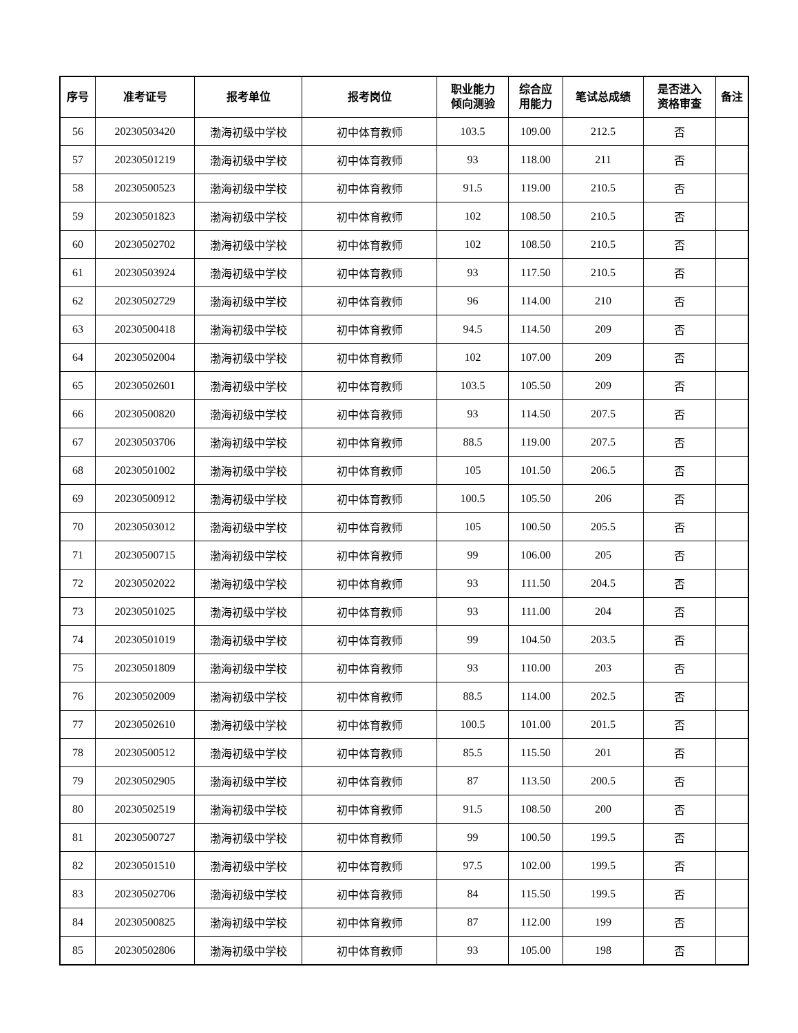| 序号 | 准考证号 | 报考单位 | 报考岗位 | 职业能力 倾向测验 | 综合应 用能力 | 笔试总成绩 | 是否进入 资格审查 | 备注 |
| --- | --- | --- | --- | --- | --- | --- | --- | --- |
| 56 | 20230503420 | 渤海初级中学校 | 初中体育教师 | 103.5 | 109.00 | 212.5 | 否 | |
| 57 | 20230501219 | 渤海初级中学校 | 初中体育教师 | 93 | 118.00 | 211 | 否 | |
| 58 | 20230500523 | 渤海初级中学校 | 初中体育教师 | 91.5 | 119.00 | 210.5 | 否 | |
| 59 | 20230501823 | 渤海初级中学校 | 初中体育教师 | 102 | 108.50 | 210.5 | 否 | |
| 60 | 20230502702 | 渤海初级中学校 | 初中体育教师 | 102 | 108.50 | 210.5 | 否 | |
| 61 | 20230503924 | 渤海初级中学校 | 初中体育教师 | 93 | 117.50 | 210.5 | 否 | |
| 62 | 20230502729 | 渤海初级中学校 | 初中体育教师 | 96 | 114.00 | 210 | 否 | |
| 63 | 20230500418 | 渤海初级中学校 | 初中体育教师 | 94.5 | 114.50 | 209 | 否 | |
| 64 | 20230502004 | 渤海初级中学校 | 初中体育教师 | 102 | 107.00 | 209 | 否 | |
| 65 | 20230502601 | 渤海初级中学校 | 初中体育教师 | 103.5 | 105.50 | 209 | 否 | |
| 66 | 20230500820 | 渤海初级中学校 | 初中体育教师 | 93 | 114.50 | 207.5 | 否 | |
| 67 | 20230503706 | 渤海初级中学校 | 初中体育教师 | 88.5 | 119.00 | 207.5 | 否 | |
| 68 | 20230501002 | 渤海初级中学校 | 初中体育教师 | 105 | 101.50 | 206.5 | 否 | |
| 69 | 20230500912 | 渤海初级中学校 | 初中体育教师 | 100.5 | 105.50 | 206 | 否 | |
| 70 | 20230503012 | 渤海初级中学校 | 初中体育教师 | 105 | 100.50 | 205.5 | 否 | |
| 71 | 20230500715 | 渤海初级中学校 | 初中体育教师 | 99 | 106.00 | 205 | 否 | |
| 72 | 20230502022 | 渤海初级中学校 | 初中体育教师 | 93 | 111.50 | 204.5 | 否 | |
| 73 | 20230501025 | 渤海初级中学校 | 初中体育教师 | 93 | 111.00 | 204 | 否 | |
| 74 | 20230501019 | 渤海初级中学校 | 初中体育教师 | 99 | 104.50 | 203.5 | 否 | |
| 75 | 20230501809 | 渤海初级中学校 | 初中体育教师 | 93 | 110.00 | 203 | 否 | |
| 76 | 20230502009 | 渤海初级中学校 | 初中体育教师 | 88.5 | 114.00 | 202.5 | 否 | |
| 77 | 20230502610 | 渤海初级中学校 | 初中体育教师 | 100.5 | 101.00 | 201.5 | 否 | |
| 78 | 20230500512 | 渤海初级中学校 | 初中体育教师 | 85.5 | 115.50 | 201 | 否 | |
| 79 | 20230502905 | 渤海初级中学校 | 初中体育教师 | 87 | 113.50 | 200.5 | 否 | |
| 80 | 20230502519 | 渤海初级中学校 | 初中体育教师 | 91.5 | 108.50 | 200 | 否 | |
| 81 | 20230500727 | 渤海初级中学校 | 初中体育教师 | 99 | 100.50 | 199.5 | 否 | |
| 82 | 20230501510 | 渤海初级中学校 | 初中体育教师 | 97.5 | 102.00 | 199.5 | 否 | |
| 83 | 20230502706 | 渤海初级中学校 | 初中体育教师 | 84 | 115.50 | 199.5 | 否 | |
| 84 | 20230500825 | 渤海初级中学校 | 初中体育教师 | 87 | 112.00 | 199 | 否 | |
| 85 | 20230502806 | 渤海初级中学校 | 初中体育教师 | 93 | 105.00 | 198 | 否 | |